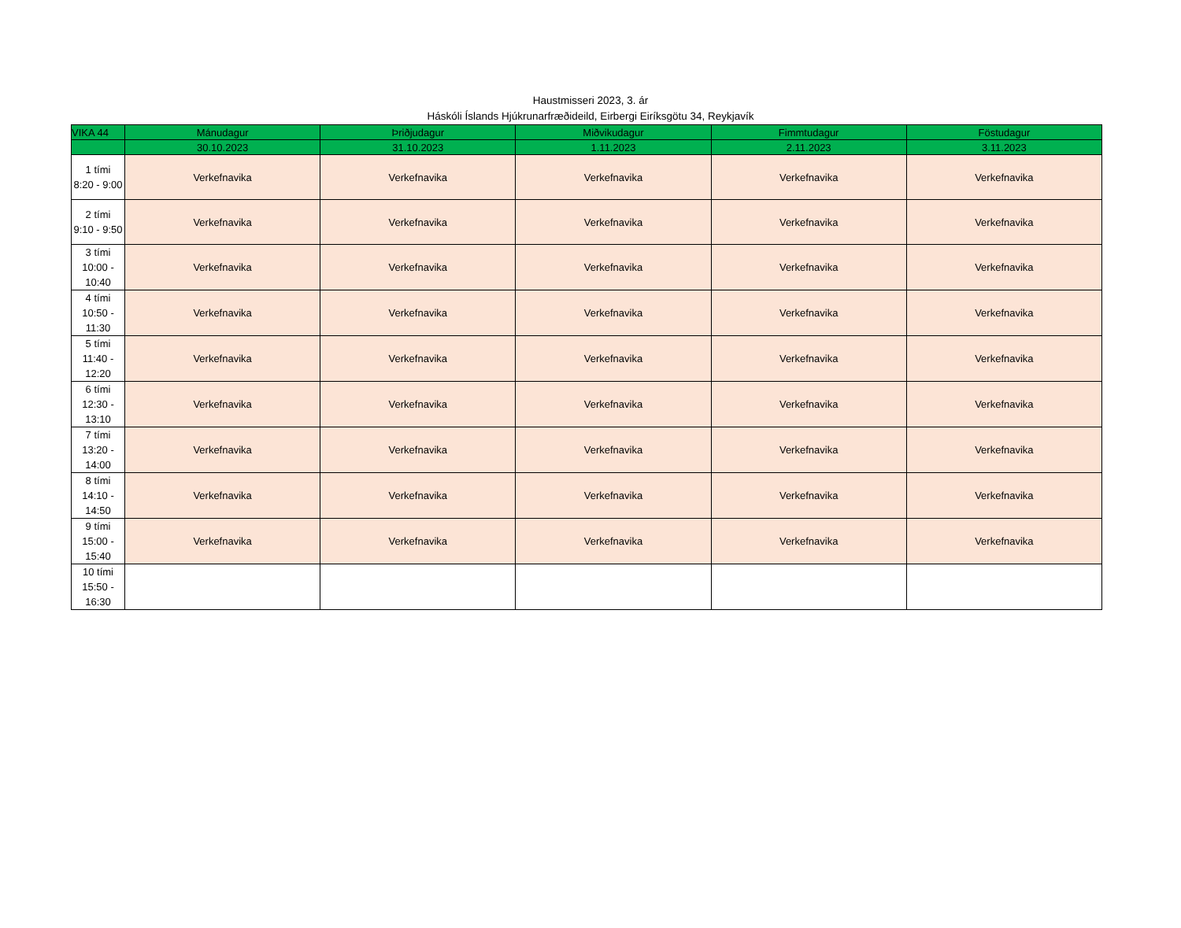Haustmisseri 2023, 3. ár
Háskóli Íslands Hjúkrunarfræðideild, Eirbergi Eiríksgötu 34, Reykjavík
| VIKA 44 | Mánudagur | Þriðjudagur | Miðvikudagur | Fimmtudagur | Föstudagur |
| --- | --- | --- | --- | --- | --- |
| | 30.10.2023 | 31.10.2023 | 1.11.2023 | 2.11.2023 | 3.11.2023 |
| 1 tími 8:20 - 9:00 | Verkefnavika | Verkefnavika | Verkefnavika | Verkefnavika | Verkefnavika |
| 2 tími 9:10 - 9:50 | Verkefnavika | Verkefnavika | Verkefnavika | Verkefnavika | Verkefnavika |
| 3 tími 10:00 - 10:40 | Verkefnavika | Verkefnavika | Verkefnavika | Verkefnavika | Verkefnavika |
| 4 tími 10:50 - 11:30 | Verkefnavika | Verkefnavika | Verkefnavika | Verkefnavika | Verkefnavika |
| 5 tími 11:40 - 12:20 | Verkefnavika | Verkefnavika | Verkefnavika | Verkefnavika | Verkefnavika |
| 6 tími 12:30 - 13:10 | Verkefnavika | Verkefnavika | Verkefnavika | Verkefnavika | Verkefnavika |
| 7 tími 13:20 - 14:00 | Verkefnavika | Verkefnavika | Verkefnavika | Verkefnavika | Verkefnavika |
| 8 tími 14:10 - 14:50 | Verkefnavika | Verkefnavika | Verkefnavika | Verkefnavika | Verkefnavika |
| 9 tími 15:00 - 15:40 | Verkefnavika | Verkefnavika | Verkefnavika | Verkefnavika | Verkefnavika |
| 10 tími 15:50 - 16:30 | | | | | |